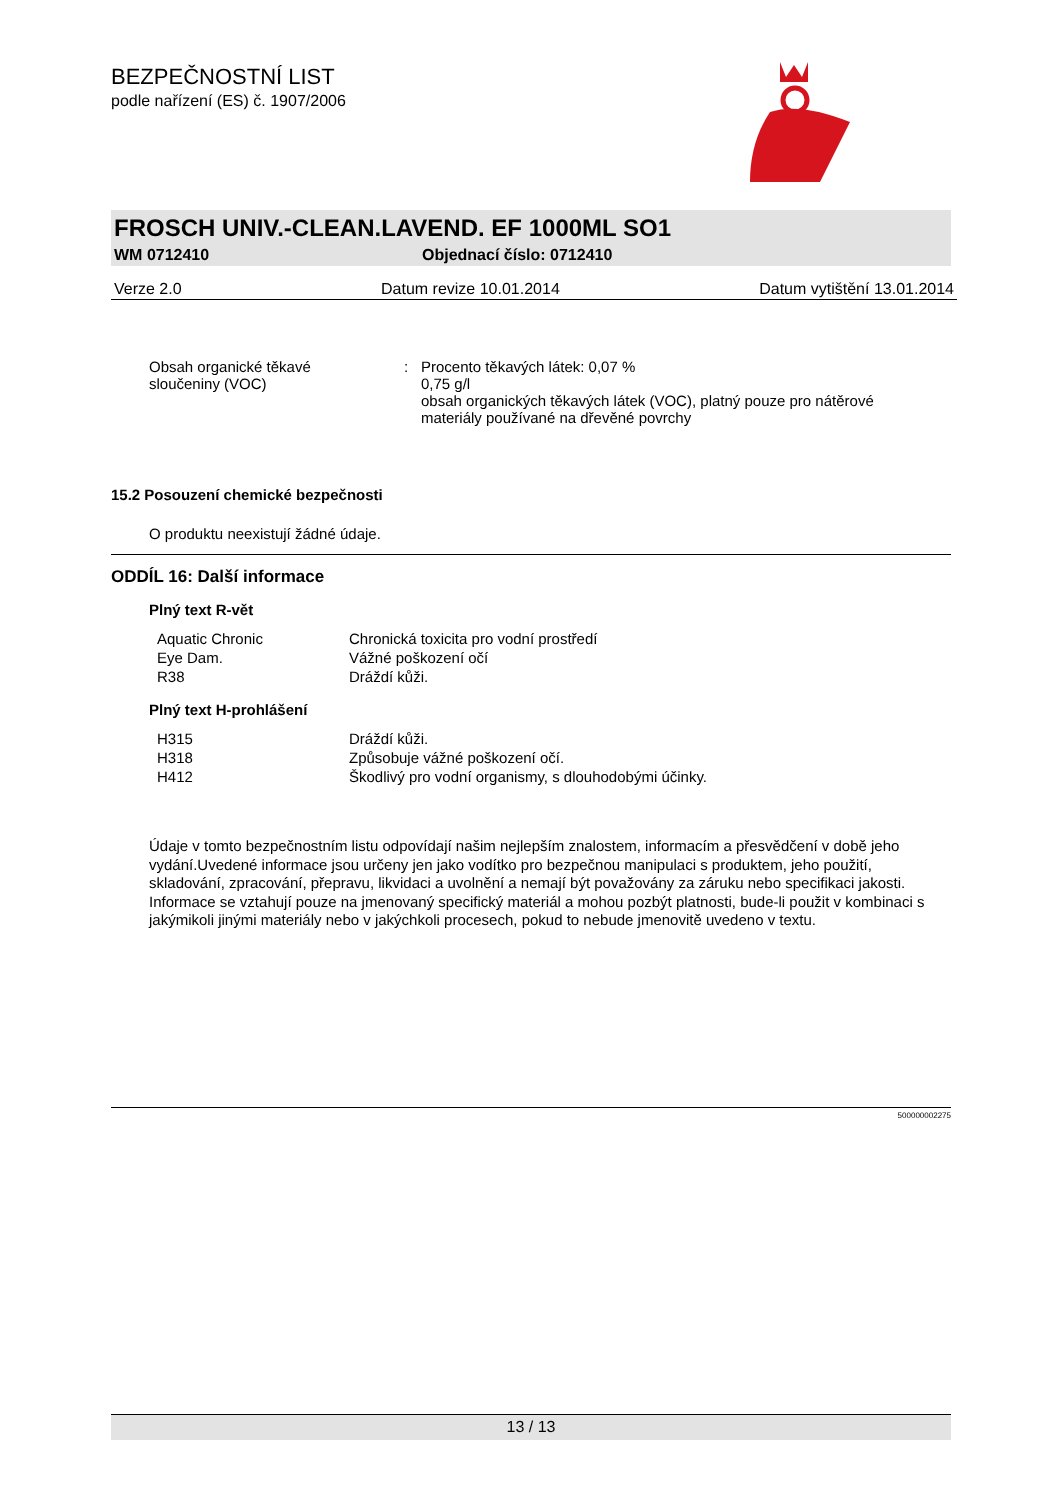BEZPEČNOSTNÍ LIST
podle nařízení (ES) č. 1907/2006
FROSCH UNIV.-CLEAN.LAVEND. EF 1000ML SO1
WM 0712410 Objednací číslo: 0712410
Verze 2.0 Datum revize 10.01.2014 Datum vytištění 13.01.2014
| Obsah organické těkavé sloučeniny (VOC) | : | Procento těkavých látek: 0,07 % 0,75 g/l obsah organických těkavých látek (VOC), platný pouze pro nátěrové materiály používané na dřevěné povrchy |
15.2 Posouzení chemické bezpečnosti
O produktu neexistují žádné údaje.
ODDÍL 16: Další informace
Plný text R-vět
| Aquatic Chronic | Chronická toxicita pro vodní prostředí |
| Eye Dam. | Vážné poškození očí |
| R38 | Dráždí kůži. |
Plný text H-prohlášení
| H315 | Dráždí kůži. |
| H318 | Způsobuje vážné poškození očí. |
| H412 | Škodlivý pro vodní organismy, s dlouhodobými účinky. |
Údaje v tomto bezpečnostním listu odpovídají našim nejlepším znalostem, informacím a přesvědčení v době jeho vydání.Uvedené informace jsou určeny jen jako vodítko pro bezpečnou manipulaci s produktem, jeho použití, skladování, zpracování, přepravu, likvidaci a uvolnění a nemají být považovány za záruku nebo specifikaci jakosti. Informace se vztahují pouze na jmenovaný specifický materiál a mohou pozbýt platnosti, bude-li použit v kombinaci s jakýmikoli jinými materiály nebo v jakýchkoli procesech, pokud to nebude jmenovitě uvedeno v textu.
500000002275
13 / 13